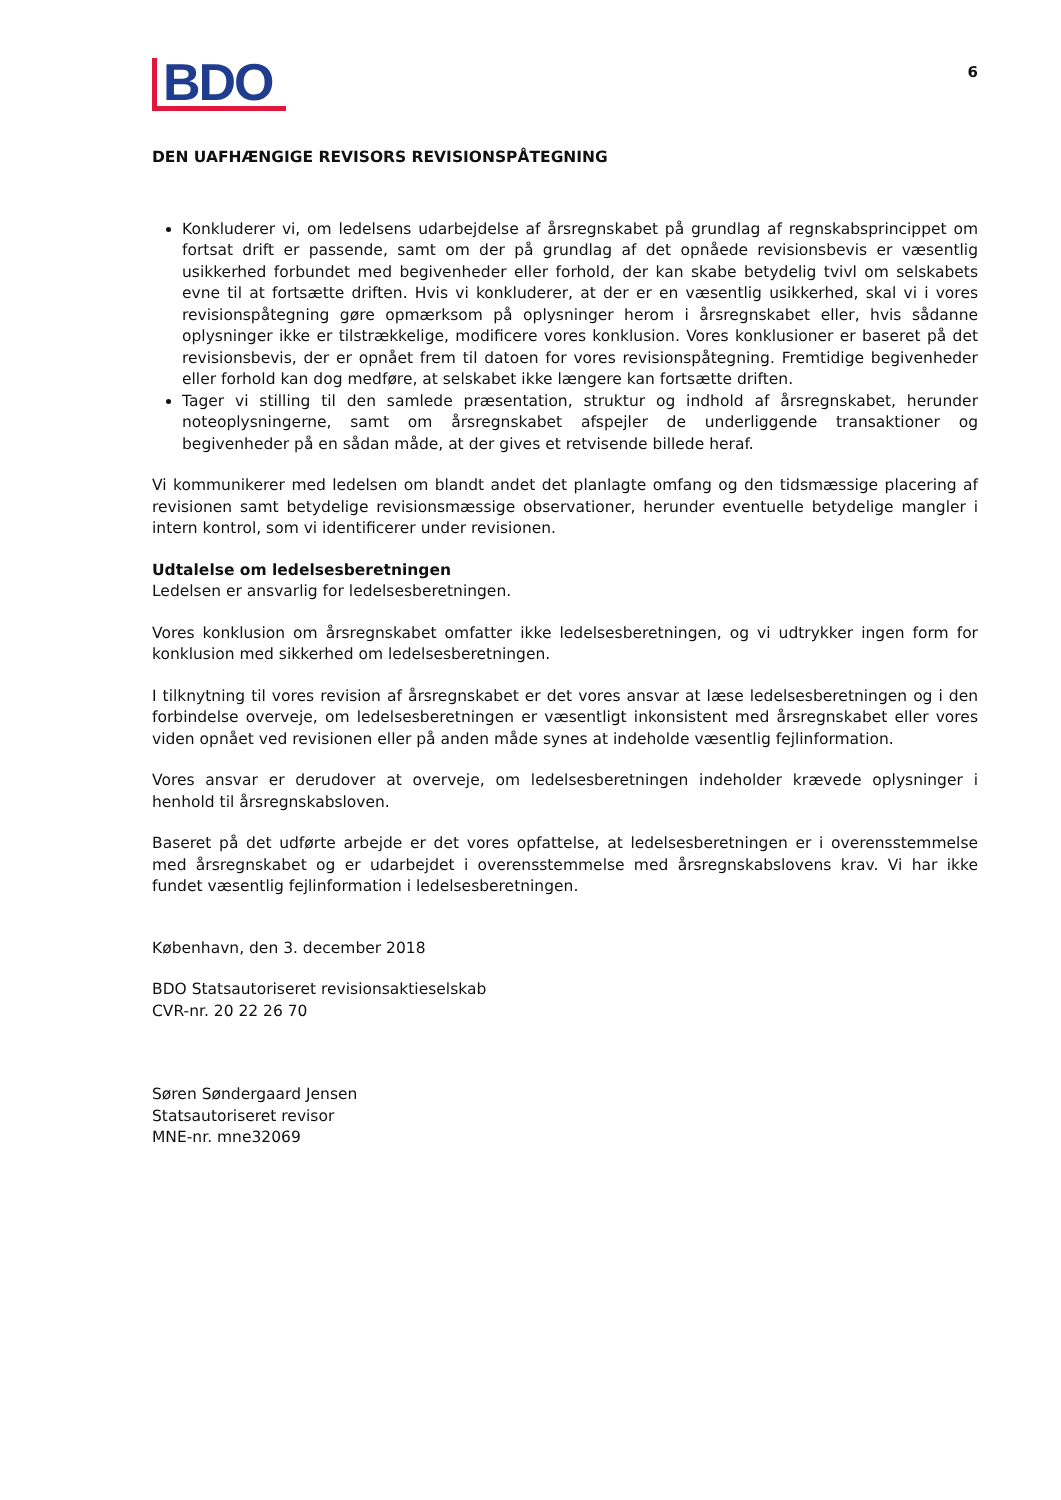BDO
6
DEN UAFHÆNGIGE REVISORS REVISIONSPÅTEGNING
Konkluderer vi, om ledelsens udarbejdelse af årsregnskabet på grundlag af regnskabsprincippet om fortsat drift er passende, samt om der på grundlag af det opnåede revisionsbevis er væsentlig usikkerhed forbundet med begivenheder eller forhold, der kan skabe betydelig tvivl om selskabets evne til at fortsætte driften. Hvis vi konkluderer, at der er en væsentlig usikkerhed, skal vi i vores revisionspåtegning gøre opmærksom på oplysninger herom i årsregnskabet eller, hvis sådanne oplysninger ikke er tilstrækkelige, modificere vores konklusion. Vores konklusioner er baseret på det revisionsbevis, der er opnået frem til datoen for vores revisionspåtegning. Fremtidige begivenheder eller forhold kan dog medføre, at selskabet ikke længere kan fortsætte driften.
Tager vi stilling til den samlede præsentation, struktur og indhold af årsregnskabet, herunder noteoplysningerne, samt om årsregnskabet afspejler de underliggende transaktioner og begivenheder på en sådan måde, at der gives et retvisende billede heraf.
Vi kommunikerer med ledelsen om blandt andet det planlagte omfang og den tidsmæssige placering af revisionen samt betydelige revisionsmæssige observationer, herunder eventuelle betydelige mangler i intern kontrol, som vi identificerer under revisionen.
Udtalelse om ledelsesberetningen
Ledelsen er ansvarlig for ledelsesberetningen.
Vores konklusion om årsregnskabet omfatter ikke ledelsesberetningen, og vi udtrykker ingen form for konklusion med sikkerhed om ledelsesberetningen.
I tilknytning til vores revision af årsregnskabet er det vores ansvar at læse ledelsesberetningen og i den forbindelse overveje, om ledelsesberetningen er væsentligt inkonsistent med årsregnskabet eller vores viden opnået ved revisionen eller på anden måde synes at indeholde væsentlig fejlinformation.
Vores ansvar er derudover at overveje, om ledelsesberetningen indeholder krævede oplysninger i henhold til årsregnskabsloven.
Baseret på det udførte arbejde er det vores opfattelse, at ledelsesberetningen er i overensstemmelse med årsregnskabet og er udarbejdet i overensstemmelse med årsregnskabslovens krav. Vi har ikke fundet væsentlig fejlinformation i ledelsesberetningen.
København, den 3. december 2018
BDO Statsautoriseret revisionsaktieselskab
CVR-nr. 20 22 26 70
Søren Søndergaard Jensen
Statsautoriseret revisor
MNE-nr. mne32069